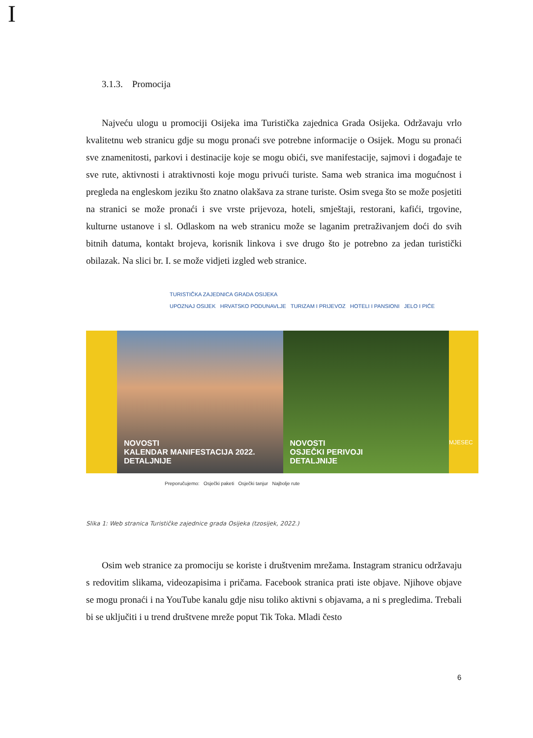I
3.1.3. Promocija
Najveću ulogu u promociji Osijeka ima Turistička zajednica Grada Osijeka. Održavaju vrlo kvalitetnu web stranicu gdje su mogu pronaći sve potrebne informacije o Osijek. Mogu su pronaći sve znamenitosti, parkovi i destinacije koje se mogu obići, sve manifestacije, sajmovi i događaje te sve rute, aktivnosti i atraktivnosti koje mogu privući turiste. Sama web stranica ima mogućnost i pregleda na engleskom jeziku što znatno olakšava za strane turiste. Osim svega što se može posjetiti na stranici se može pronaći i sve vrste prijevoza, hoteli, smještaji, restorani, kafići, trgovine, kulturne ustanove i sl. Odlaskom na web stranicu može se laganim pretraživanjem doći do svih bitnih datuma, kontakt brojeva, korisnik linkova i sve drugo što je potrebno za jedan turistički obilazak. Na slici br. I. se može vidjeti izgled web stranice.
TURISTIČKA ZAJEDNICA GRADA OSIJEKA
UPOZNAJ OSIJEK HRVATSKO PODUNAVLJE TURIZAM I PRIJEVOZ HOTELI I PANSIONI JELO I PIĆE
NOVOSTI
KALENDAR MANIFESTACIJA 2022.
DETALJNIJE
NOVOSTI
OSJEČKI PERIVOJI
DETALJNIJE
MJESEC
Preporučujemo: Osječki paketi Osječki tanjur Najbolje rute
Slika 1: Web stranica Turističke zajednice grada Osijeka (tzosijek, 2022.)
Osim web stranice za promociju se koriste i društvenim mrežama. Instagram stranicu održavaju s redovitim slikama, videozapisima i pričama. Facebook stranica prati iste objave. Njihove objave se mogu pronaći i na YouTube kanalu gdje nisu toliko aktivni s objavama, a ni s pregledima. Trebali bi se uključiti i u trend društvene mreže poput Tik Toka. Mladi često
6